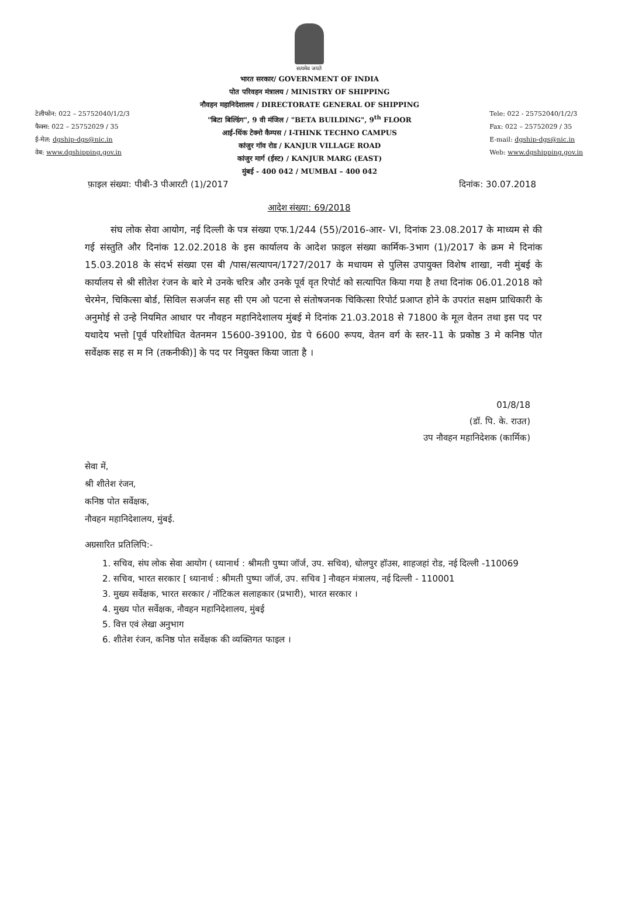सत्यमेव जयते
टेलीफोन: 022 – 25752040/1/2/3
फैक्स: 022 – 25752029 / 35
ई-मेल: dgship-dgs@nic.in
वेब: www.dgshipping.gov.in
भारत सरकार/ GOVERNMENT OF INDIA
पोत परिवहन मंत्रालय / MINISTRY OF SHIPPING
नौवहन महानिदेशालय / DIRECTORATE GENERAL OF SHIPPING
"बिटा बिल्डिंग", 9 वी मंजिल / "BETA BUILDING", 9<sup>th</sup> FLOOR
आई-थिंक टेक्नो कैम्पस / I-THINK TECHNO CAMPUS
कांजुर गॉव रोड / KANJUR VILLAGE ROAD
कांजुर मार्ग (ईस्ट) / KANJUR MARG (EAST)
मुंबई - 400 042 / MUMBAI – 400 042
Tele: 022 - 25752040/1/2/3
Fax: 022 – 25752029 / 35
E-mail: dgship-dgs@nic.in
Web: www.dgshipping.gov.in
फ़ाइल संख्या: पीबी-3 पीआरटी (1)/2017 दिनांक: 30.07.2018
आदेश संख्या: 69/2018
संघ लोक सेवा आयोग, नई दिल्ली के पत्र संख्या एफ.1/244 (55)/2016-आर- VI, दिनांक 23.08.2017 के माध्यम से की गई संस्तुति और दिनांक 12.02.2018 के इस कार्यालय के आदेश फ़ाइल संख्या कार्मिक-3भाग (1)/2017 के क्रम मे दिनांक 15.03.2018 के संदर्भ संख्या एस बी /पास/सत्यापन/1727/2017 के मधायम से पुलिस उपायुक्त विशेष शाखा, नवी मुंबई के कार्यालय से श्री सीतेश रंजन के बारे मे उनके चरित्र और उनके पूर्व वृत रिपोर्ट को सत्यापित किया गया है तथा दिनांक 06.01.2018 को चेरमेन, चिकित्सा बोर्ड, सिविल सअर्जन सह सी एम ओ पटना से संतोषजनक चिकित्सा रिपोर्ट प्रआप्त होने के उपरांत सक्षम प्राधिकारी के अनुमोई से उन्हे नियमित आधार पर नौवहन महानिदेशालय मुंबई मे दिनांक 21.03.2018 से 71800 के मूल वेतन तथा इस पद पर यथादेय भत्तो [पूर्व परिशोधित वेतनमन 15600-39100, ग्रेड पे 6600 रूपय, वेतन वर्ग के स्तर-11 के प्रकोष्ठ 3 मे कनिष्ठ पोत सर्वेक्षक सह स म नि (तकनीकी)] के पद पर नियुक्त किया जाता है ।
01/8/18
(डॉ. पि. के. राउत)
उप नौवहन महानिदेशक (कार्मिक)
सेवा में,
श्री शीतेश रंजन,
कनिष्ठ पोत सर्वेक्षक,
नौवहन महानिदेशालय, मुंबई.
अग्रसारित प्रतिलिपि:-
1. सचिव, संघ लोक सेवा आयोग ( ध्यानार्थ : श्रीमती पुष्पा जॉर्ज, उप. सचिव), धोलपुर हॉउस, शाहजहां रोड, नई दिल्ली -110069
2. सचिव, भारत सरकार [ ध्यानार्थ : श्रीमती पुष्पा जॉर्ज, उप. सचिव ] नौवहन मंत्रालय, नई दिल्ली - 110001
3. मुख्य सर्वेक्षक, भारत सरकार / नॉटिकल सलाहकार (प्रभारी), भारत सरकार ।
4. मुख्य पोत सर्वेक्षक, नौवहन महानिदेशालय, मुंबई
5. वित्त एवं लेखा अनुभाग
6. शीतेश रंजन, कनिष्ठ पोत सर्वेक्षक की व्यक्तिगत फाइल ।